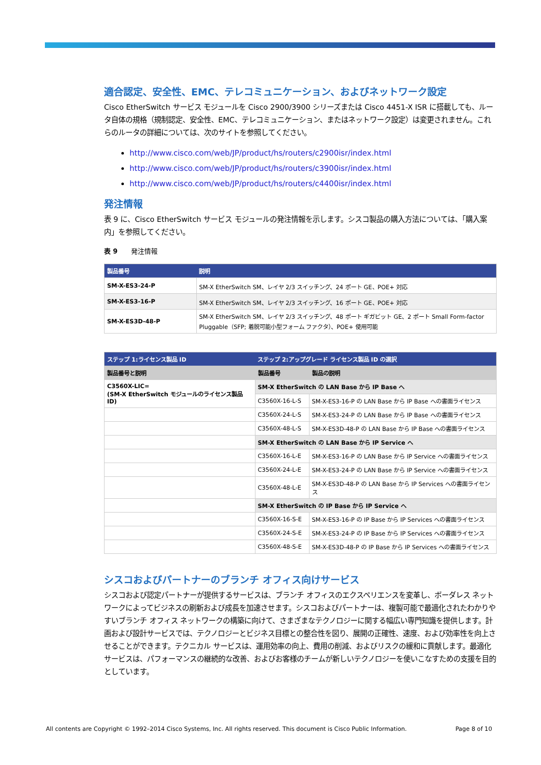適合認定、安全性、EMC、テレコミュニケーション、およびネットワーク設定
Cisco EtherSwitch サービス モジュールを Cisco 2900/3900 シリーズまたは Cisco 4451-X ISR に搭載しても、ルータ自体の規格（規制認定、安全性、EMC、テレコミュニケーション、またはネットワーク設定）は変更されません。これらのルータの詳細については、次のサイトを参照してください。
http://www.cisco.com/web/JP/product/hs/routers/c2900isr/index.html
http://www.cisco.com/web/JP/product/hs/routers/c3900isr/index.html
http://www.cisco.com/web/JP/product/hs/routers/c4400isr/index.html
発注情報
表 9 に、Cisco EtherSwitch サービス モジュールの発注情報を示します。シスコ製品の購入方法については、「購入案内」を参照してください。
表 9　　発注情報
| 製品番号 | 説明 |
| --- | --- |
| SM-X-ES3-24-P | SM-X EtherSwitch SM、レイヤ 2/3 スイッチング、24 ポート GE、POE+ 対応 |
| SM-X-ES3-16-P | SM-X EtherSwitch SM、レイヤ 2/3 スイッチング、16 ポート GE、POE+ 対応 |
| SM-X-ES3D-48-P | SM-X EtherSwitch SM、レイヤ 2/3 スイッチング、48 ポート ギガビット GE、2 ポート Small Form-factor Pluggable（SFP; 着脱可能小型フォーム ファクタ）、POE+ 使用可能 |
| ステップ 1:ライセンス製品 ID | ステップ 2:アップグレード ライセンス製品 ID の選択 | |
| --- | --- | --- |
| 製品番号と説明 | 製品番号 | 製品の説明 |
| C3560X-LIC= (SM-X EtherSwitch モジュールのライセンス製品 ID) | SM-X EtherSwitch の LAN Base から IP Base へ | |
| | C3560X-16-L-S | SM-X-ES3-16-P の LAN Base から IP Base への書面ライセンス |
| | C3560X-24-L-S | SM-X-ES3-24-P の LAN Base から IP Base への書面ライセンス |
| | C3560X-48-L-S | SM-X-ES3D-48-P の LAN Base から IP Base への書面ライセンス |
| | SM-X EtherSwitch の LAN Base から IP Service へ | |
| | C3560X-16-L-E | SM-X-ES3-16-P の LAN Base から IP Service への書面ライセンス |
| | C3560X-24-L-E | SM-X-ES3-24-P の LAN Base から IP Service への書面ライセンス |
| | C3560X-48-L-E | SM-X-ES3D-48-P の LAN Base から IP Services への書面ライセンス |
| | SM-X EtherSwitch の IP Base から IP Service へ | |
| | C3560X-16-S-E | SM-X-ES3-16-P の IP Base から IP Services への書面ライセンス |
| | C3560X-24-S-E | SM-X-ES3-24-P の IP Base から IP Services への書面ライセンス |
| | C3560X-48-S-E | SM-X-ES3D-48-P の IP Base から IP Services への書面ライセンス |
シスコおよびパートナーのブランチ オフィス向けサービス
シスコおよび認定パートナーが提供するサービスは、ブランチ オフィスのエクスペリエンスを変革し、ボーダレス ネットワークによってビジネスの刷新および成長を加速させます。シスコおよびパートナーは、複製可能で最適化されたわかりやすいブランチ オフィス ネットワークの構築に向けて、さまざまなテクノロジーに関する幅広い専門知識を提供します。計画および設計サービスでは、テクノロジーとビジネス目標との整合性を図り、展開の正確性、速度、および効率性を向上させることができます。テクニカル サービスは、運用効率の向上、費用の削減、およびリスクの緩和に貢献します。最適化サービスは、パフォーマンスの継続的な改善、およびお客様のチームが新しいテクノロジーを使いこなすための支援を目的としています。
All contents are Copyright © 1992–2014 Cisco Systems, Inc. All rights reserved. This document is Cisco Public Information. Page 8 of 10